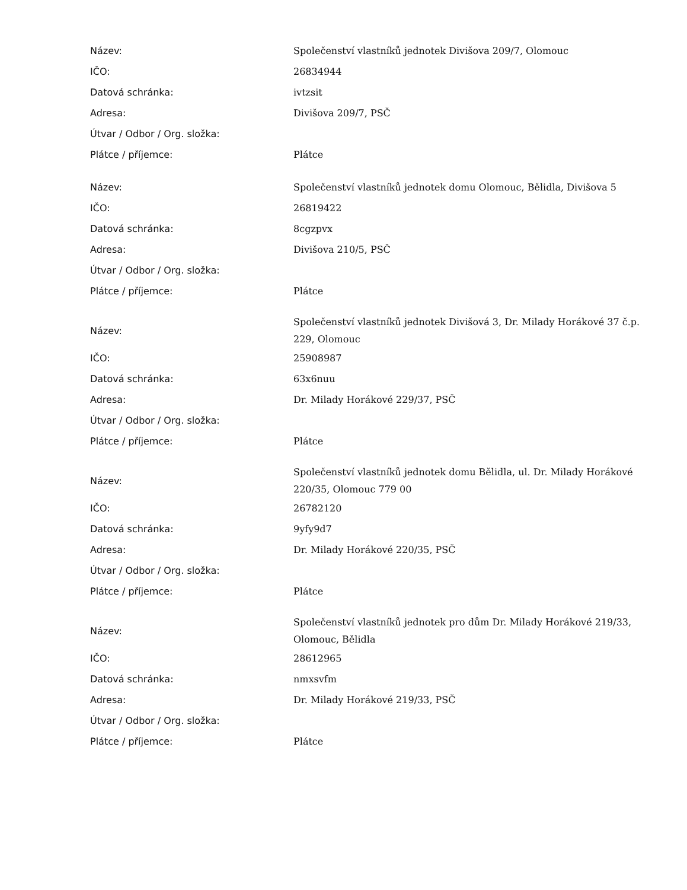| Název: | Společenství vlastníků jednotek Divišova 209/7, Olomouc |
| IČO: | 26834944 |
| Datová schránka: | ivtzsit |
| Adresa: | Divišova 209/7, PSČ |
| Útvar / Odbor / Org. složka: | |
| Plátce / příjemce: | Plátce |
| Název: | Společenství vlastníků jednotek domu Olomouc, Bělidla, Divišova 5 |
| IČO: | 26819422 |
| Datová schránka: | 8cgzpvx |
| Adresa: | Divišova 210/5, PSČ |
| Útvar / Odbor / Org. složka: | |
| Plátce / příjemce: | Plátce |
| Název: | Společenství vlastníků jednotek Divišová 3, Dr. Milady Horákové 37 č.p. 229, Olomouc |
| IČO: | 25908987 |
| Datová schránka: | 63x6nuu |
| Adresa: | Dr. Milady Horákové 229/37, PSČ |
| Útvar / Odbor / Org. složka: | |
| Plátce / příjemce: | Plátce |
| Název: | Společenství vlastníků jednotek domu Bělidla, ul. Dr. Milady Horákové 220/35, Olomouc 779 00 |
| IČO: | 26782120 |
| Datová schránka: | 9yfy9d7 |
| Adresa: | Dr. Milady Horákové 220/35, PSČ |
| Útvar / Odbor / Org. složka: | |
| Plátce / příjemce: | Plátce |
| Název: | Společenství vlastníků jednotek pro dům Dr. Milady Horákové 219/33, Olomouc, Bělidla |
| IČO: | 28612965 |
| Datová schránka: | nmxsvfm |
| Adresa: | Dr. Milady Horákové 219/33, PSČ |
| Útvar / Odbor / Org. složka: | |
| Plátce / příjemce: | Plátce |